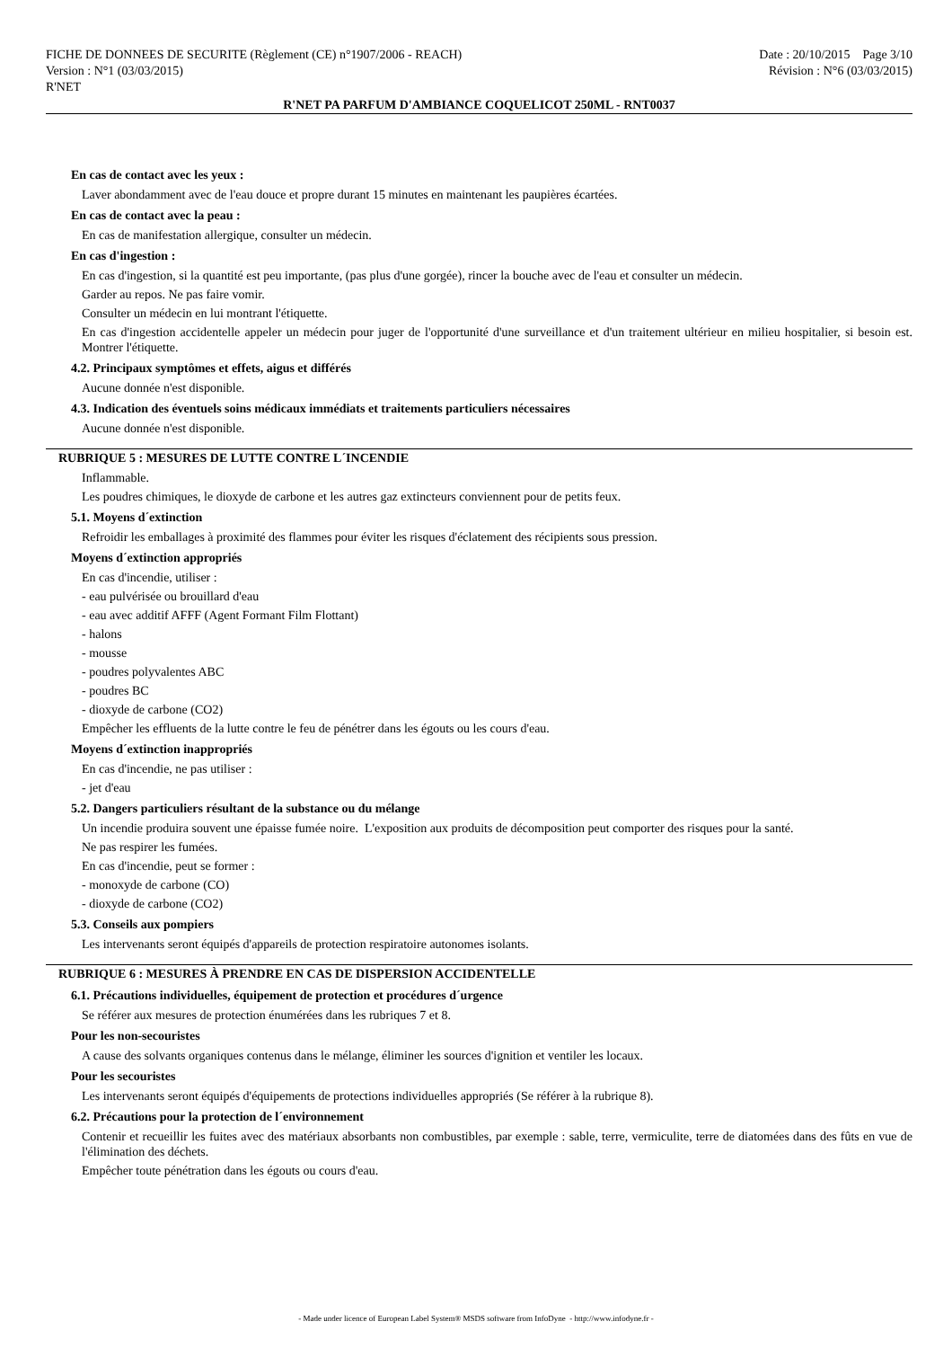FICHE DE DONNEES DE SECURITE (Règlement (CE) n°1907/2006 - REACH) Date : 20/10/2015 Page 3/10
Version : N°1 (03/03/2015) Révision : N°6 (03/03/2015)
R'NET
R'NET PA PARFUM D'AMBIANCE COQUELICOT 250ML - RNT0037
En cas de contact avec les yeux :
Laver abondamment avec de l'eau douce et propre durant 15 minutes en maintenant les paupières écartées.
En cas de contact avec la peau :
En cas de manifestation allergique, consulter un médecin.
En cas d'ingestion :
En cas d'ingestion, si la quantité est peu importante, (pas plus d'une gorgée), rincer la bouche avec de l'eau et consulter un médecin.
Garder au repos. Ne pas faire vomir.
Consulter un médecin en lui montrant l'étiquette.
En cas d'ingestion accidentelle appeler un médecin pour juger de l'opportunité d'une surveillance et d'un traitement ultérieur en milieu hospitalier, si besoin est. Montrer l'étiquette.
4.2. Principaux symptômes et effets, aigus et différés
Aucune donnée n'est disponible.
4.3. Indication des éventuels soins médicaux immédiats et traitements particuliers nécessaires
Aucune donnée n'est disponible.
RUBRIQUE 5 : MESURES DE LUTTE CONTRE L´INCENDIE
Inflammable.
Les poudres chimiques, le dioxyde de carbone et les autres gaz extincteurs conviennent pour de petits feux.
5.1. Moyens d´extinction
Refroidir les emballages à proximité des flammes pour éviter les risques d'éclatement des récipients sous pression.
Moyens d´extinction appropriés
En cas d'incendie, utiliser :
- eau pulvérisée ou brouillard d'eau
- eau avec additif AFFF (Agent Formant Film Flottant)
- halons
- mousse
- poudres polyvalentes ABC
- poudres BC
- dioxyde de carbone (CO2)
Empêcher les effluents de la lutte contre le feu de pénétrer dans les égouts ou les cours d'eau.
Moyens d´extinction inappropriés
En cas d'incendie, ne pas utiliser :
- jet d'eau
5.2. Dangers particuliers résultant de la substance ou du mélange
Un incendie produira souvent une épaisse fumée noire. L'exposition aux produits de décomposition peut comporter des risques pour la santé.
Ne pas respirer les fumées.
En cas d'incendie, peut se former :
- monoxyde de carbone (CO)
- dioxyde de carbone (CO2)
5.3. Conseils aux pompiers
Les intervenants seront équipés d'appareils de protection respiratoire autonomes isolants.
RUBRIQUE 6 : MESURES À PRENDRE EN CAS DE DISPERSION ACCIDENTELLE
6.1. Précautions individuelles, équipement de protection et procédures d´urgence
Se référer aux mesures de protection énumérées dans les rubriques 7 et 8.
Pour les non-secouristes
A cause des solvants organiques contenus dans le mélange, éliminer les sources d'ignition et ventiler les locaux.
Pour les secouristes
Les intervenants seront équipés d'équipements de protections individuelles appropriés (Se référer à la rubrique 8).
6.2. Précautions pour la protection de l´environnement
Contenir et recueillir les fuites avec des matériaux absorbants non combustibles, par exemple : sable, terre, vermiculite, terre de diatomées dans des fûts en vue de l'élimination des déchets.
Empêcher toute pénétration dans les égouts ou cours d'eau.
- Made under licence of European Label System® MSDS software from InfoDyne - http://www.infodyne.fr -